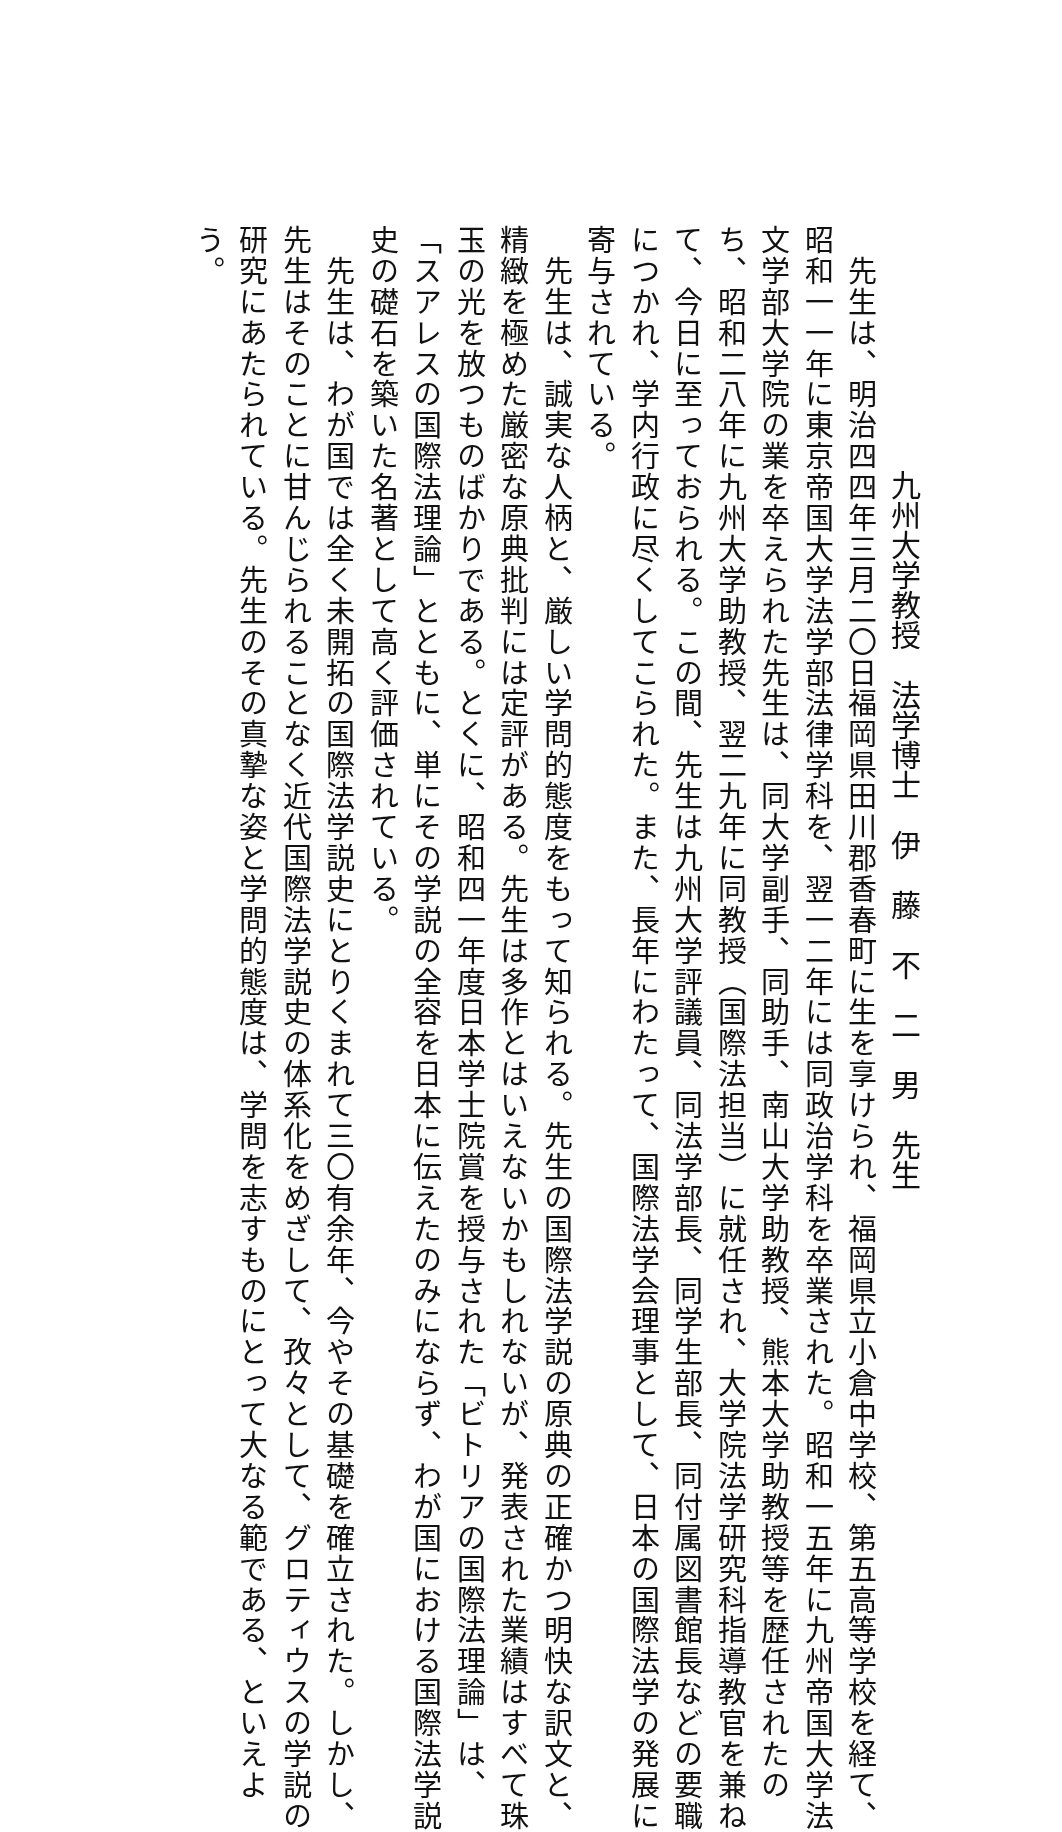九州大学教授　法学博士　伊　藤　不　二　男　先生
　先生は、明治四四年三月二〇日福岡県田川郡香春町に生を享けられ、福岡県立小倉中学校、第五高等学校を経て、
昭和一一年に東京帝国大学法学部法律学科を、翌一二年には同政治学科を卒業された。昭和一五年に九州帝国大学法
文学部大学院の業を卒えられた先生は、同大学副手、同助手、南山大学助教授、熊本大学助教授等を歴任されたの
ち、昭和二八年に九州大学助教授、翌二九年に同教授（国際法担当）に就任され、大学院法学研究科指導教官を兼ね
て、今日に至っておられる。この間、先生は九州大学評議員、同法学部長、同学生部長、同付属図書館長などの要職
につかれ、学内行政に尽くしてこられた。また、長年にわたって、国際法学会理事として、日本の国際法学の発展に
寄与されている。
　先生は、誠実な人柄と、厳しい学問的態度をもって知られる。先生の国際法学説の原典の正確かつ明快な訳文と、
精緻を極めた厳密な原典批判には定評がある。先生は多作とはいえないかもしれないが、発表された業績はすべて珠
玉の光を放つものばかりである。とくに、昭和四一年度日本学士院賞を授与された「ビトリアの国際法理論」は、
「スアレスの国際法理論」とともに、単にその学説の全容を日本に伝えたのみにならず、わが国における国際法学説
史の礎石を築いた名著として高く評価されている。
　先生は、わが国では全く未開拓の国際法学説史にとりくまれて三〇有余年、今やその基礎を確立された。しかし、
先生はそのことに甘んじられることなく近代国際法学説史の体系化をめざして、孜々として、グロティウスの学説の
研究にあたられている。先生のその真摯な姿と学問的態度は、学問を志すものにとって大なる範である、といえよ
う。